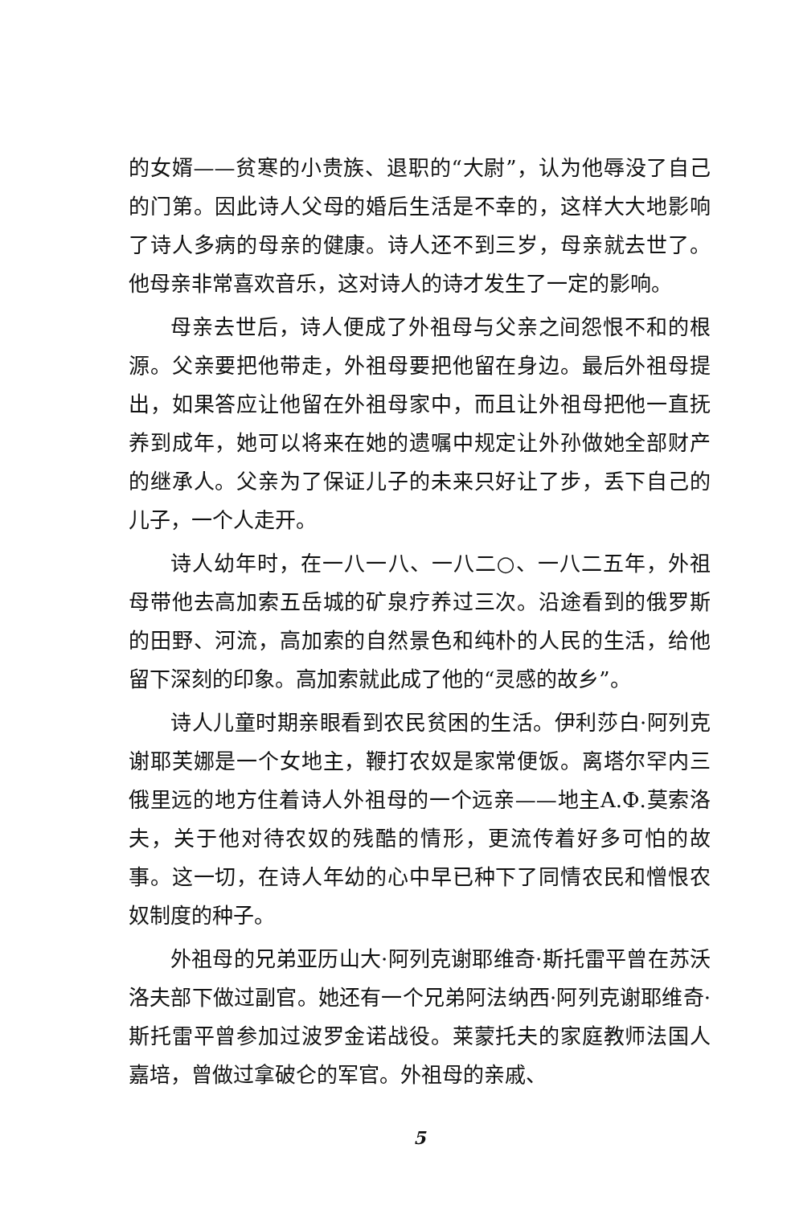的女婿——贫寒的小贵族、退职的“大尉”，认为他辱没了自己的门第。因此诗人父母的婚后生活是不幸的，这样大大地影响了诗人多病的母亲的健康。诗人还不到三岁，母亲就去世了。他母亲非常喜欢音乐，这对诗人的诗才发生了一定的影响。
母亲去世后，诗人便成了外祖母与父亲之间怨恨不和的根源。父亲要把他带走，外祖母要把他留在身边。最后外祖母提出，如果答应让他留在外祖母家中，而且让外祖母把他一直抚养到成年，她可以将来在她的遗嘱中规定让外孙做她全部财产的继承人。父亲为了保证儿子的未来只好让了步，丢下自己的儿子，一个人走开。
诗人幼年时，在一八一八、一八二○、一八二五年，外祖母带他去高加索五岳城的矿泉疗养过三次。沿途看到的俄罗斯的田野、河流，高加索的自然景色和纯朴的人民的生活，给他留下深刻的印象。高加索就此成了他的“灵感的故乡”。
诗人儿童时期亲眼看到农民贫困的生活。伊利莎白·阿列克谢耶芙娜是一个女地主，鞭打农奴是家常便饭。离塔尔罕内三俄里远的地方住着诗人外祖母的一个远亲——地主A.Ф.莫索洛夫，关于他对待农奴的残酷的情形，更流传着好多可怕的故事。这一切，在诗人年幼的心中早已种下了同情农民和憎恨农奴制度的种子。
外祖母的兄弟亚历山大·阿列克谢耶维奇·斯托雷平曾在苏沃洛夫部下做过副官。她还有一个兄弟阿法纳西·阿列克谢耶维奇·斯托雷平曾参加过波罗金诺战役。莱蒙托夫的家庭教师法国人嘉培，曾做过拿破仑的军官。外祖母的亲戚、
5